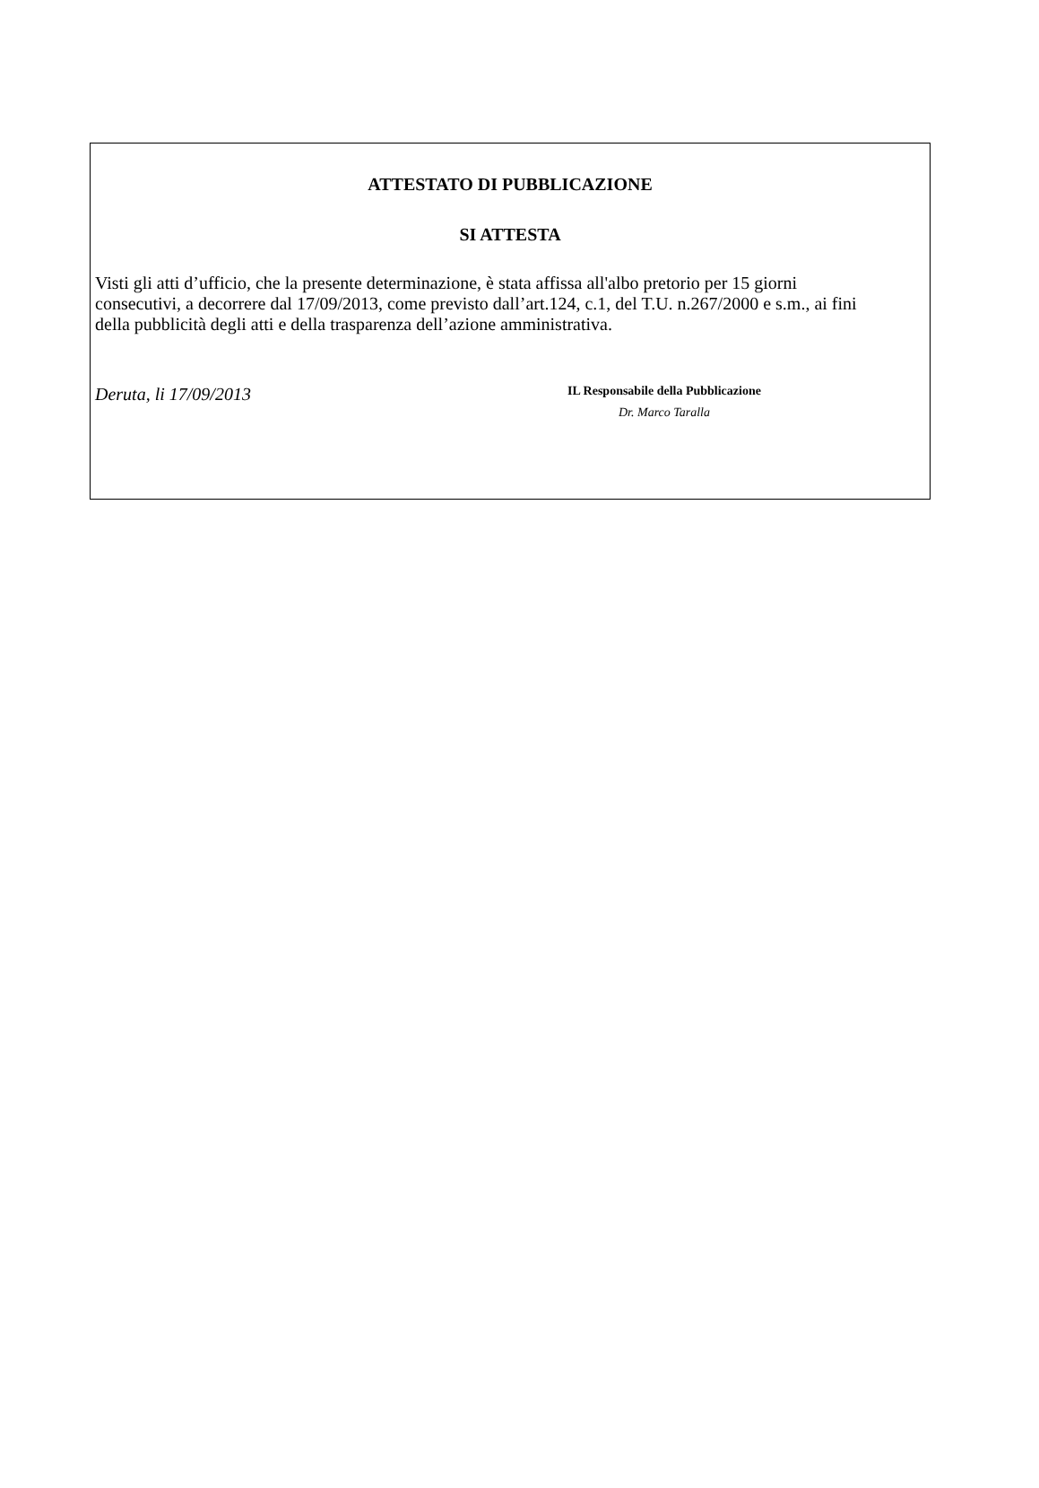ATTESTATO DI PUBBLICAZIONE
SI ATTESTA
Visti gli atti d’ufficio, che la presente determinazione, è stata affissa all'albo pretorio per 15 giorni consecutivi, a decorrere dal 17/09/2013, come previsto dall’art.124, c.1, del T.U. n.267/2000 e s.m., ai fini della pubblicità degli atti e della trasparenza dell’azione amministrativa.
Deruta, li 17/09/2013
IL Responsabile della Pubblicazione
Dr. Marco Taralla